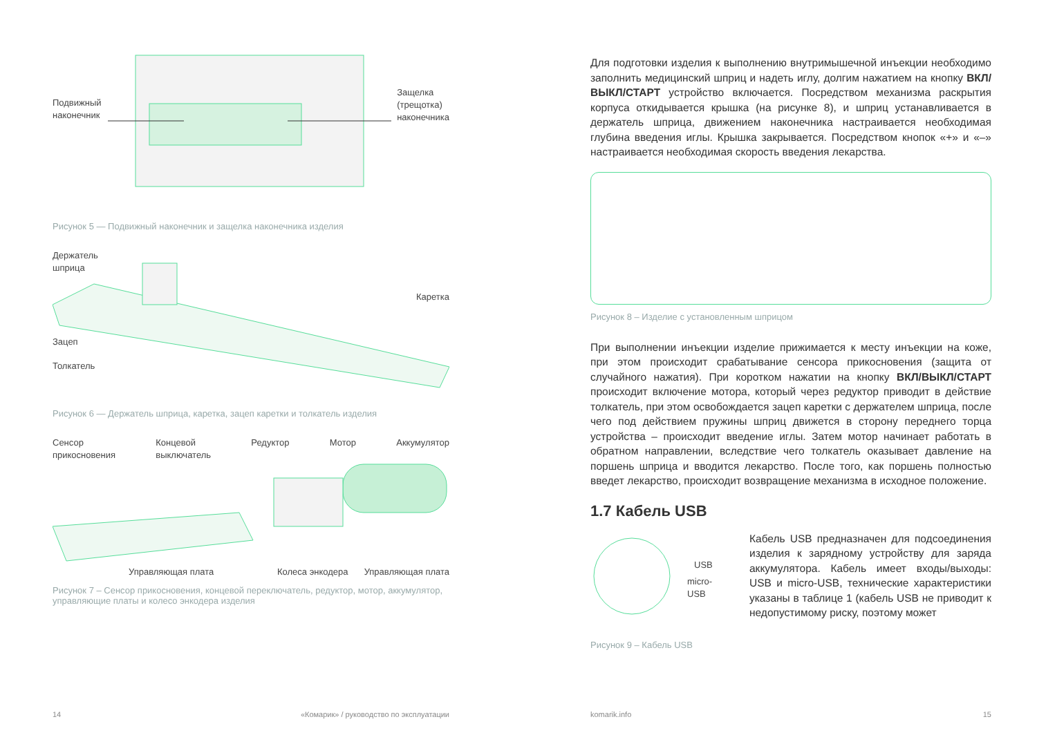Подвижный
наконечник
Защелка
(трещотка)
наконечника
Рисунок 5 — Подвижный наконечник и защелка наконечника изделия
Держатель
шприца
Каретка
Зацеп
Толкатель
Рисунок 6 — Держатель шприца, каретка, зацеп каретки и толкатель изделия
Сенсор
прикосновения Концевой
выключатель Редуктор Мотор Аккумулятор
Управляющая плата Колеса энкодера Управляющая плата
Рисунок 7 – Сенсор прикосновения, концевой переключатель, редуктор, мотор, аккумулятор, управляющие платы и колесо энкодера изделия
14
«Комарик» / руководство по эксплуатации
Для подготовки изделия к выполнению внутримышечной инъекции необходимо заполнить медицинский шприц и надеть иглу, долгим нажатием на кнопку ВКЛ/ВЫКЛ/СТАРТ устройство включается. Посредством механизма раскрытия корпуса откидывается крышка (на рисунке 8), и шприц устанавливается в держатель шприца, движением наконечника настраивается необходимая глубина введения иглы. Крышка закрывается. Посредством кнопок «+» и «–» настраивается необходимая скорость введения лекарства.
Рисунок 8 – Изделие с установленным шприцом
При выполнении инъекции изделие прижимается к месту инъекции на коже, при этом происходит срабатывание сенсора прикосновения (защита от случайного нажатия). При коротком нажатии на кнопку ВКЛ/ВЫКЛ/СТАРТ происходит включение мотора, который через редуктор приводит в действие толкатель, при этом освобождается зацеп каретки с держателем шприца, после чего под действием пружины шприц движется в сторону переднего торца устройства – происходит введение иглы. Затем мотор начинает работать в обратном направлении, вследствие чего толкатель оказывает давление на поршень шприца и вводится лекарство. После того, как поршень полностью введет лекарство, происходит возвращение механизма в исходное положение.
1.7 Кабель USB
USB
micro-USB
Кабель USB предназначен для подсоединения изделия к зарядному устройству для заряда аккумулятора. Кабель имеет входы/выходы: USB и micro-USB, технические характеристики указаны в таблице 1 (кабель USB не приводит к недопустимому риску, поэтому может
Рисунок 9 – Кабель USB
komarik.info 15